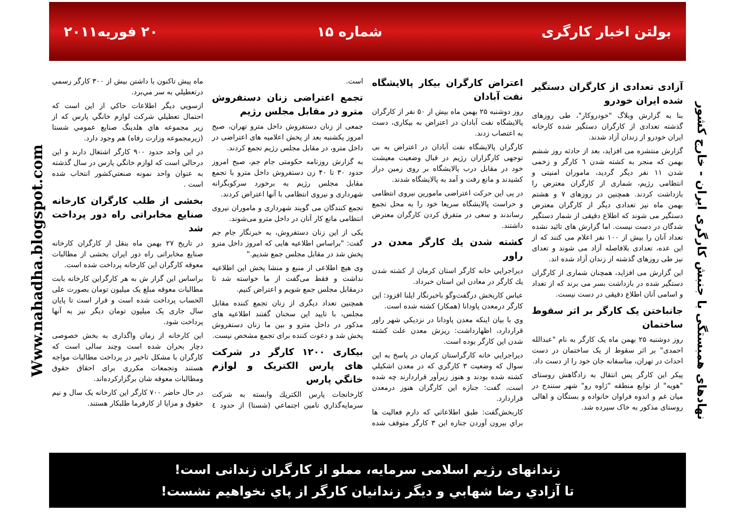نهادهای همبستگی با جنبش کارگری ایران - خارج کشور
Www.nahadha.blogspot.com
بولتن اخبار کارگری شماره ۱۵ ۲۰ فوريه۲۰۱۱
آزادی تعدادی از کارگران دستگیر شده ایران خودرو
بنا به گزارش وبلاگ "خودروکار"، طی روزهای گذشته تعدادی از کارگران دستگیر شده کارخانه ایران خودرو از زندان آزاد شدند.
گزارش منتشره می افزاید، بعد از حادثه روز ششم بهمن که منجر به کشته شدن ٦ کارگر و زخمی شدن ۱۱ نفر دیگر گردید، ماموران امنیتی و انتظامی رژیم، شماری از کارگران معترض را بازداشت کردند. همچنین در روزهای ۷ و هشتم بهمن ماه نیز تعدادی دیگر از کارگران معترض دستگیر می شوند که اطلاع دقیقی از شمار دستگیر شدگان در دست نیست. اما گزارش های تائید نشده تعداد آنان را بیش از ۱۰۰ نفر اعلام می کنند که از این عده، تعدادی بلافاصله آزاد می شوند و تعدای نیز طی روزهای گذشته از زندان آزاد شده اند.
این گزارش می افزاید، همچنان شماری از کارگران دستگیر شده در بازداشت بسر می برند که از تعداد و اسامی آنان اطلاع دقیقی در دست نیست.
جانباختن یک کارگر بر اثر سقوط ساختمان
روز دوشنبه ۲۵ بهمن ماه یک کارگر به نام "عبدالله احمدی" بر اثر سقوط از یک ساختمان در دست احداث در تهران، متاسفانه جان خود را از دست داد.
پیکر این کارگر پس انتقال به زادگاهش روستای "هویه" از توابع منطقه "ژاوه رو" شهر سنندج در میان غم و اندوه فراوان خانواده و بستگان و اهالی روستای مذکور به خاک سپرده شد.
اعتراض کارگران بیکار پالایشگاه نفت آبادان
روز دوشنبه ۲۵ بهمن ماه بیش از ۵۰ نفر از کارگران پالایشگاه نفت آبادان در اعتراض به بیکاری، دست به اعتصاب زدند.
کارگران پالایشگاه نفت آبادان در اعتراض به بی توجهی کارگزاران رژیم در قبال وضعیت معیشت خود در مقابل درب پالایشگاه بر روی زمین دراز کشیدند و مانع رفت و آمد به پالایشگاه شدند.
در پی این حرکت اعتراضی مامورین نیروی انتظامی و حراست پالایشگاه سریعا خود را به محل تجمع رساندند و سعی در متفرق کردن کارگران معترض داشتند.
کشته شدن يك كارگر معدن در راور
ديراجرايي خانه كارگر استان كرمان از كشته شدن يك كارگر در معادن اين استان خبرداد.
عباس كاربخش درگفت‌وگو باخبرنگار ايلنا افزود: اين كارگر درمعدن پاودانا (همكار) كشته شده است.
وي با بيان اينكه معدن پاودانا در نزديكي شهر راور قراردارد، اظهارداشت: ريزش معدن علت كشته شدن اين كارگر بوده است.
ديراجرايي خانه كارگراستان كرمان در پاسخ به اين سوال كه وضعيت ۳ كارگري كه در معدن اشكيلي كشته شده بودند و هنوز زيرآور قراردارند چه شده است، گفت: جنازه اين كارگران هنوز درمعدن قراردارد.
كاربخش‌گفت: طبق اطلاعاتي كه دارم فعاليت ها براي بيرون آوردن جنازه اين ۳ كارگر متوقف شده است.
تجمع اعتراضی زنان دستفروش مترو در مقابل مجلس رژیم
جمعی از زنان دستفروش داخل مترو تهران، صبح امروز یکشنبه بعد از پخش اعلامیه های اعتراضی در داخل مترو، در مقابل مجلس رژیم تجمع کردند.
به گزارش روزنامه حکومتی جام جم، صبح امروز حدود ۳۰ تا ۴۰ زن دستفروش داخل مترو با تجمع مقابل مجلس رژیم به برخورد سرکوبگرانه شهرداری و نیروی انتظامی با آنها اعتراض کردند.
تجمع کنندگان می گویند شهرداری و ماموران نیروی انتظامی مانع کار آنان در داخل مترو می‌شوند.
یکی از این زنان دستفروش، به خبرنگار جام جم گفت: "براساس اطلاعیه هایی که امروز داخل مترو پخش شد در مقابل مجلس جمع شدیم."
وی هیچ اطلاعی از منبع و منشا پخش این اطلاعیه نداشت و فقط می‌گفت از ما خواسته شد تا درمقابل مجلس جمع شویم و اعتراض کنیم.
همچنین تعداد دیگری از زنان تجمع کننده مقابل مجلس، با تایید این سخنان گفتند اطلاعیه های مذکور در داخل مترو و بین ما زنان دستفروش پخش شد و دعوت کننده برای تجمع مشخص نیست.
بیکاری ۱۲۰۰ کارگر در شرکت های پارس الکتریک و لوازم خانگي پارس
كارخانجات پارس الكتريك وابسته به شركت سرمايه‌گذاري تامين اجتماعي (شستا) از حدود ٤ ماه پيش تاكنون با داشتن بيش از ۳۰۰ كارگر رسمي درتعطيلي به سر مي‌برد.
ازسويي ديگر اطلاعات حاكي از اين است كه احتمال تعطيلي شركت لوازم خانگي پارس كه از زير مجموعه هاي هلدينگ صنايع عمومي شستا (زيرمجموعه وزارت رفاه) هم وجود دارد.
در اين واحد حدود ۹۰۰ كارگر اشتغال دارند و اين درحالي است كه لوازم خانگي پارس در سال گذشته به عنوان واحد نمونه صنعتي‌كشور انتخاب شده است .
بخشی از طلب کارگران کارخانه صنایع مخابراتی راه دور پرداخت شد
در تاریخ ۲۷ بهمن ماه بنقل از کارگران کارخانه صنایع مخابراتی راه دور ایران بخشی از مطالبات معوقه کارگران این کارخانه پرداخت شده است.
براساس این گزار ش به هر کارگراین کارخانه بابت مطالبات معوقه مبلغ یک میلیون تومان بصورت علی الحساب پرداخت شده است و قرار است تا پایان سال جاری یک میلیون تومان دیگر نیز به آنها پرداخت شود.
این کارخانه از زمان واگذاری به بخش خصوصی دچار بحران شده است وچند سالی است که کارگران با مشکل تاخیر در پرداخت مطالبات مواجه هستند وتجمعات مکرری برای احقاق حقوق ومطالبات معوقه شان برگزارکرده‌اند.
در حال حاضر ۷۰۰ کارگر این کارخانه یک سال و نیم حقوق و مزایا از کارفرما طلبکار هستند.
زندانهای رژیم اسلامی سرمایه، مملو از کارگران زندانی است!
تا آزادي رضا شهابي و ديگر زندانيان كارگر از پاي نخواهيم نشست!